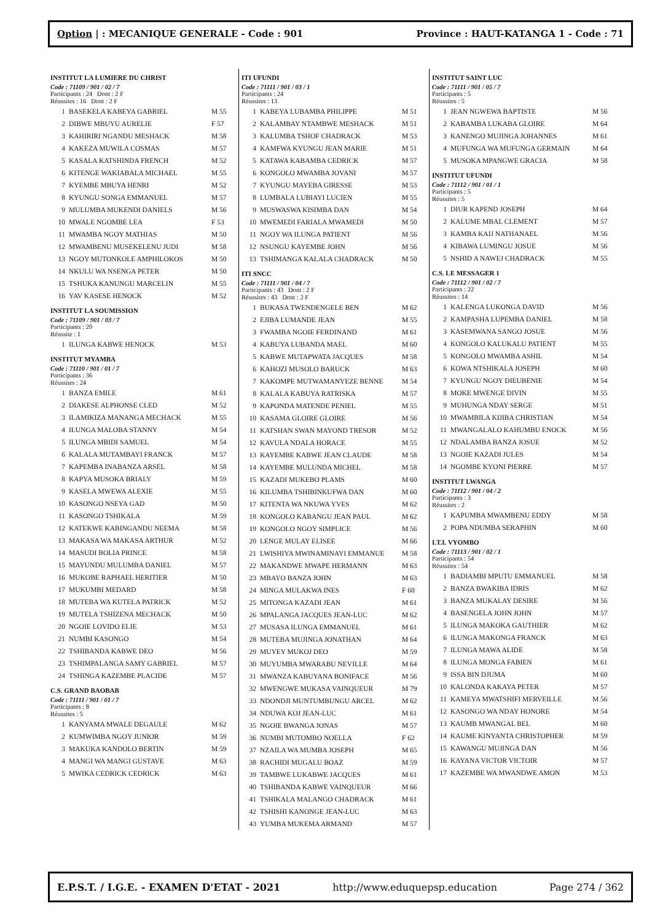Option | : MECANIQUE GENERALE - Code : 901 Province : HAUT-KATANGA 1 - Code : 71
INSTITUT LA LUMIERE DU CHRIST
Code : 71109 / 901 / 02 / 7
Participants : 24 Dont : 2 F
Réussites : 16 Dont : 2 F
| 1 | BASEKELA KABEYA GABRIEL | M 55 |
| 2 | DIBWE MBUYU AURELIE | F 57 |
| 3 | KAHIRIRI NGANDU MESHACK | M 58 |
| 4 | KAKEZA MUWILA COSMAS | M 57 |
| 5 | KASALA KATSHINDA FRENCH | M 52 |
| 6 | KITENGE WAKIABALA MICHAEL | M 55 |
| 7 | KYEMBE MBUYA HENRI | M 52 |
| 8 | KYUNGU SONGA EMMANUEL | M 57 |
| 9 | MULUMBA MUKENDI DANIELS | M 56 |
| 10 | MWALE NGOMBE LEA | F 53 |
| 11 | MWAMBA NGOY MATHIAS | M 50 |
| 12 | MWAMBENU MUSEKELENU JUDI | M 58 |
| 13 | NGOY MUTONKOLE AMPHILOKOS | M 50 |
| 14 | NKULU WA NSENGA PETER | M 50 |
| 15 | TSHUKA KANUNGU MARCELIN | M 55 |
| 16 | YAV KASESE HENOCK | M 52 |
INSTITUT LA SOUMISSION
Code : 71109 / 901 / 03 / 7
Participants : 20
Réussite : 1
| 1 | ILUNGA KABWE HENOCK | M 53 |
INSTITUT MYAMBA
Code : 71110 / 901 / 01 / 7
Participants : 36
Réussites : 24
| 1 | BANZA EMILE | M 61 |
| 2 | DIAKESE ALPHONSE CLED | M 52 |
| 3 | ILAMIKIZA MANANGA MECHACK | M 55 |
| 4 | ILUNGA MALOBA STANNY | M 54 |
| 5 | ILUNGA MBIDI SAMUEL | M 54 |
| 6 | KALALA MUTAMBAYI FRANCK | M 57 |
| 7 | KAPEMBA INABANZA ARSEL | M 58 |
| 8 | KAPYA MUSOKA BRIALY | M 59 |
| 9 | KASELA MWEWA ALEXIE | M 55 |
| 10 | KASONGO NSEYA GAD | M 50 |
| 11 | KASONGO TSHIKALA | M 59 |
| 12 | KATEKWE KABINGANDU NEEMA | M 58 |
| 13 | MAKASA WA MAKASA ARTHUR | M 52 |
| 14 | MASUDI BOLIA PRINCE | M 58 |
| 15 | MAYUNDU MULUMBA DANIEL | M 57 |
| 16 | MUKOBE RAPHAEL HERITIER | M 50 |
| 17 | MUKUMBI MEDARD | M 58 |
| 18 | MUTEBA WA KUTELA PATRICK | M 52 |
| 19 | MUTELA TSHIZENA MECHACK | M 50 |
| 20 | NGOIE LOVIDO ELIE | M 53 |
| 21 | NUMBI KASONGO | M 54 |
| 22 | TSHIBANDA KABWE DEO | M 56 |
| 23 | TSHIMPALANGA SAMY GABRIEL | M 57 |
| 24 | TSHINGA KAZEMBE PLACIDE | M 57 |
C.S. GRAND BAOBAB
Code : 71111 / 901 / 01 / 7
Participants : 8
Réussites : 5
| 1 | KANYAMA MWALE DEGAULE | M 62 |
| 2 | KUMWIMBA NGOY JUNIOR | M 59 |
| 3 | MAKUKA KANDOLO BERTIN | M 59 |
| 4 | MANGI WA MANGI GUSTAVE | M 63 |
| 5 | MWIKA CEDRICK CEDRICK | M 63 |
ITI UFUNDI
Code : 71111 / 901 / 03 / 1
Participants : 24
Réussites : 13
| 1 | KABEYA LUBAMBA PHILIPPE | M 51 |
| 2 | KALAMBAY NTAMBWE MESHACK | M 51 |
| 3 | KALUMBA TSHOF CHADRACK | M 53 |
| 4 | KAMFWA KYUNGU JEAN MARIE | M 51 |
| 5 | KATAWA KABAMBA CEDRICK | M 57 |
| 6 | KONGOLO MWAMBA JOVANI | M 57 |
| 7 | KYUNGU MAYEBA GIRESSE | M 53 |
| 8 | LUMBALA LUBIAYI LUCIEN | M 55 |
| 9 | MUSWASWA KISIMBA DAN | M 54 |
| 10 | MWEMEDI FARIALA MWAMEDI | M 50 |
| 11 | NGOY WA ILUNGA PATIENT | M 56 |
| 12 | NSUNGU KAYEMBE JOHN | M 56 |
| 13 | TSHIMANGA KALALA CHADRACK | M 50 |
ITI SNCC
Code : 71111 / 901 / 04 / 7
Participants : 43 Dont : 2 F
Réussites : 43 Dont : 2 F
| 1 | BUKASA TWENDENGELE BEN | M 62 |
| 2 | EJIBA LUMANDE JEAN | M 55 |
| 3 | FWAMBA NGOIE FERDINAND | M 61 |
| 4 | KABUYA LUBANDA MAEL | M 60 |
| 5 | KABWE MUTAPWATA JACQUES | M 58 |
| 6 | KAHOZI MUSOLO BARUCK | M 63 |
| 7 | KAKOMPE MUTWAMANYEZE BENNE | M 54 |
| 8 | KALALA KABUYA RATRISKA | M 57 |
| 9 | KAPONDA MATENDE PENIEL | M 55 |
| 10 | KASAMA GLOIRE GLOIRE | M 56 |
| 11 | KATSHAN SWAN MAYOND TRESOR | M 52 |
| 12 | KAVULA NDALA HORACE | M 55 |
| 13 | KAYEMBE KABWE JEAN CLAUDE | M 58 |
| 14 | KAYEMBE MULUNDA MICHEL | M 58 |
| 15 | KAZADI MUKEBO PLAMS | M 60 |
| 16 | KILUMBA TSHIBINKUFWA DAN | M 60 |
| 17 | KITENTA WA NKUWA YVES | M 62 |
| 18 | KONGOLO KABANGU JEAN PAUL | M 62 |
| 19 | KONGOLO NGOY SIMPLICE | M 56 |
| 20 | LENGE MULAY ELISEE | M 66 |
| 21 | LWISHIYA MWINAMINAYI EMMANUE | M 58 |
| 22 | MAKANDWE MWAPE HERMANN | M 63 |
| 23 | MBAYO BANZA JOHN | M 63 |
| 24 | MINGA MULAKWA INES | F 60 |
| 25 | MITONGA KAZADI JEAN | M 61 |
| 26 | MPALANGA JACQUES JEAN-LUC | M 62 |
| 27 | MUSASA ILUNGA EMMANUEL | M 61 |
| 28 | MUTEBA MUJINGA JONATHAN | M 64 |
| 29 | MUYEY MUKOJ DEO | M 59 |
| 30 | MUYUMBA MWARABU NEVILLE | M 64 |
| 31 | MWANZA KABUYANA BONIFACE | M 56 |
| 32 | MWENGWE MUKASA VAINQUEUR | M 79 |
| 33 | NDONDJI MUNTUMBUNGU ARCEL | M 62 |
| 34 | NDUWA KOJ JEAN-LUC | M 61 |
| 35 | NGOIE BWANGA JONAS | M 57 |
| 36 | NUMBI MUTOMBO NOELLA | F 62 |
| 37 | NZAILA WA MUMBA JOSEPH | M 65 |
| 38 | RACHIDI MUGALU BOAZ | M 59 |
| 39 | TAMBWE LUKABWE JACQUES | M 61 |
| 40 | TSHIBANDA KABWE VAINQUEUR | M 66 |
| 41 | TSHIKALA MALANGO CHADRACK | M 61 |
| 42 | TSHISHI KANONGE JEAN-LUC | M 63 |
| 43 | YUMBA MUKEMA ARMAND | M 57 |
INSTITUT SAINT LUC
Code : 71111 / 901 / 05 / 7
Participants : 5
Réussites : 5
| 1 | JEAN NGWEWA BAPTISTE | M 56 |
| 2 | KABAMBA LUKABA GLOIRE | M 64 |
| 3 | KANENGO MUJINGA JOHANNES | M 61 |
| 4 | MUFUNGA WA MUFUNGA GERMAIN | M 64 |
| 5 | MUSOKA MPANGWE GRACIA | M 58 |
INSTITUT UFUNDI
Code : 71112 / 901 / 01 / 1
Participants : 5
Réussites : 5
| 1 | DIUR KAPEND JOSEPH | M 64 |
| 2 | KALUME MBAL CLEMENT | M 57 |
| 3 | KAMBA KAIJ NATHANAEL | M 56 |
| 4 | KIBAWA LUMINGU JOSUE | M 56 |
| 5 | NSHID A NAWEJ CHADRACK | M 55 |
C.S. LE MESSAGER 1
Code : 71112 / 901 / 02 / 7
Participants : 22
Réussites : 14
| 1 | KALENGA LUKONGA DAVID | M 56 |
| 2 | KAMPASHA LUPEMBA DANIEL | M 58 |
| 3 | KASEMWANA SANGO JOSUE | M 56 |
| 4 | KONGOLO KALUKALU PATIENT | M 55 |
| 5 | KONGOLO MWAMBA ASHIL | M 54 |
| 6 | KOWA NTSHIKALA JOSEPH | M 60 |
| 7 | KYUNGU NGOY DIEUBENIE | M 54 |
| 8 | MOKE MWENGE DIVIN | M 55 |
| 9 | MUHUNGA NDAY SERGE | M 51 |
| 10 | MWAMBILA KIJIBA CHRISTIAN | M 54 |
| 11 | MWANGALALO KAHUMBU ENOCK | M 56 |
| 12 | NDALAMBA BANZA JOSUE | M 52 |
| 13 | NGOIE KAZADI JULES | M 54 |
| 14 | NGOMBE KYONI PIERRE | M 57 |
INSTITUT LWANGA
Code : 71112 / 901 / 04 / 2
Participants : 3
Réussites : 2
| 1 | KAPUMBA MWAMBENU EDDY | M 58 |
| 2 | POPA NDUMBA SERAPHIN | M 60 |
I.T.I. VYOMBO
Code : 71113 / 901 / 02 / 1
Participants : 54
Réussites : 54
| 1 | BADIAMBI MPUTU EMMANUEL | M 58 |
| 2 | BANZA BWAKIBA IDRIS | M 62 |
| 3 | BANZA MUKALAY DESIRE | M 56 |
| 4 | BASENGELA JOHN JOHN | M 57 |
| 5 | ILUNGA MAKOKA GAUTHIER | M 62 |
| 6 | ILUNGA MAKONGA FRANCK | M 63 |
| 7 | ILUNGA MAWA ALIDE | M 58 |
| 8 | ILUNGA MONGA FABIEN | M 61 |
| 9 | ISSA BIN DJUMA | M 60 |
| 10 | KALONDA KAKAYA PETER | M 57 |
| 11 | KAMEYA MWATSHIFI MERVEILLE | M 56 |
| 12 | KASONGO WA NDAY HONORE | M 54 |
| 13 | KAUMB MWANGAL BEL | M 60 |
| 14 | KAUME KINYANTA CHRISTOPHER | M 59 |
| 15 | KAWANGU MUJINGA DAN | M 56 |
| 16 | KAYANA VICTOR VICTOIR | M 57 |
| 17 | KAZEMBE WA MWANDWE AMON | M 53 |
E.P.S.T. / I.G.E. - EXAMEN D'ETAT - 2021 http://www.eduquepsp.education Page 274 / 362